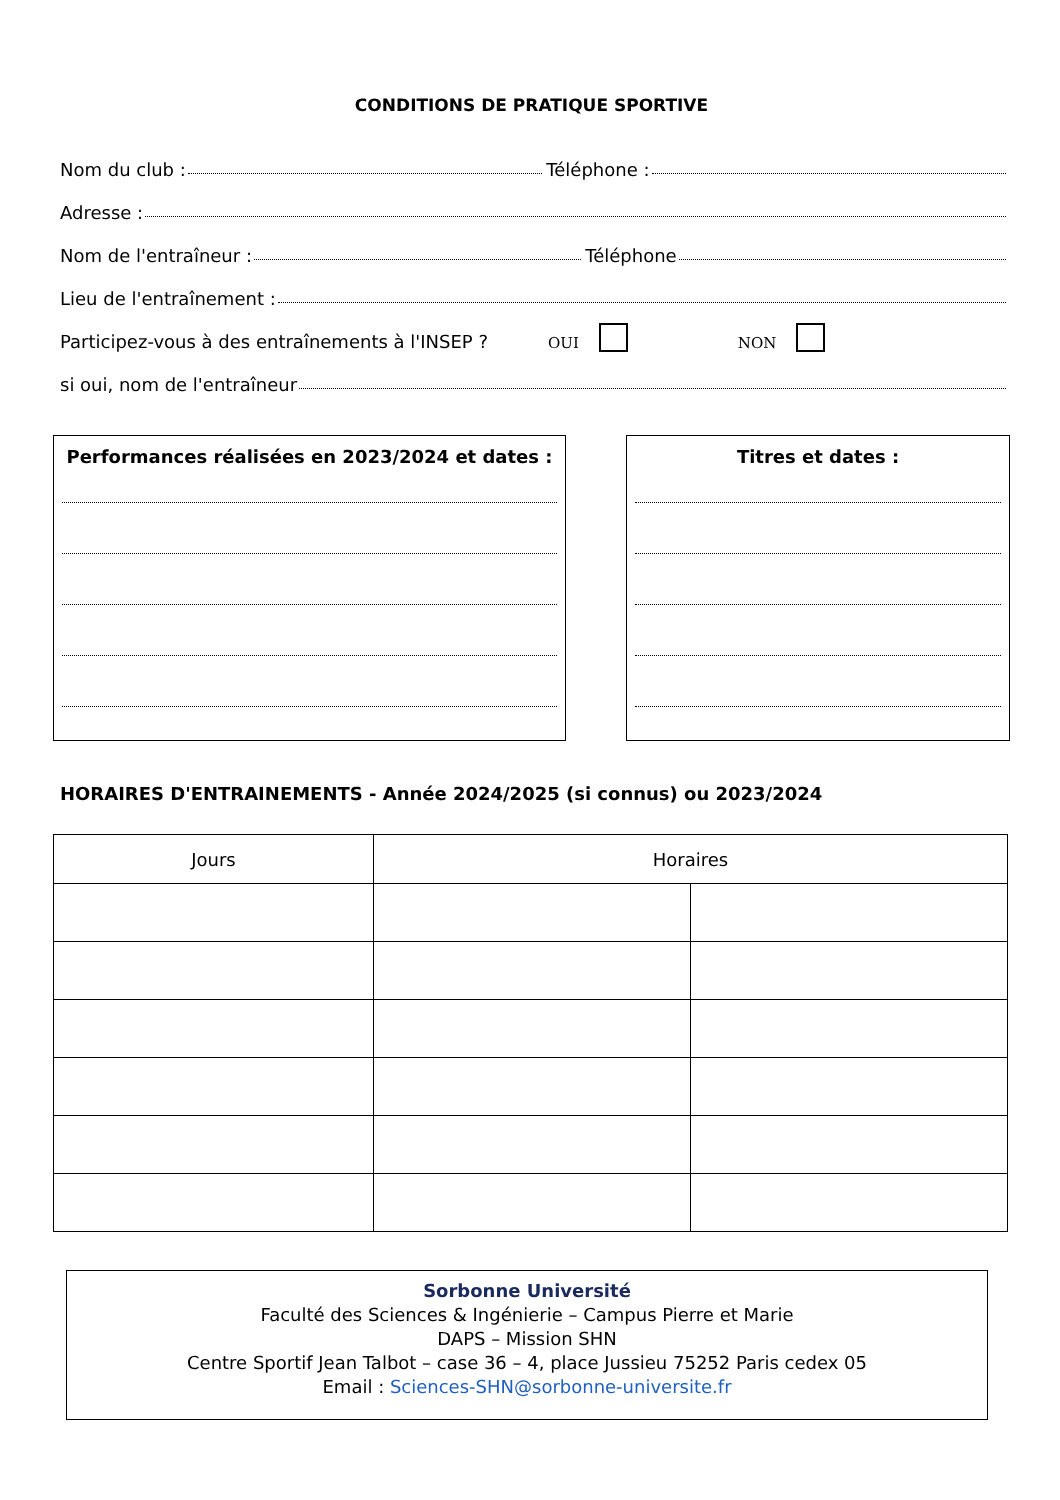CONDITIONS DE PRATIQUE SPORTIVE
Nom du club : Téléphone :
Adresse :
Nom de l'entraîneur : Téléphone
Lieu de l'entraînement :
Participez-vous à des entraînements à l'INSEP ? OUI NON
si oui, nom de l'entraîneur
Performances réalisées en 2023/2024 et dates : Titres et dates :
HORAIRES D'ENTRAINEMENTS - Année 2024/2025 (si connus) ou 2023/2024
| Jours | Horaires | |
| --- | --- | --- |
Sorbonne Université
Faculté des Sciences & Ingénierie – Campus Pierre et Marie
DAPS – Mission SHN
Centre Sportif Jean Talbot – case 36 – 4, place Jussieu 75252 Paris cedex 05
Email : Sciences-SHN@sorbonne-universite.fr